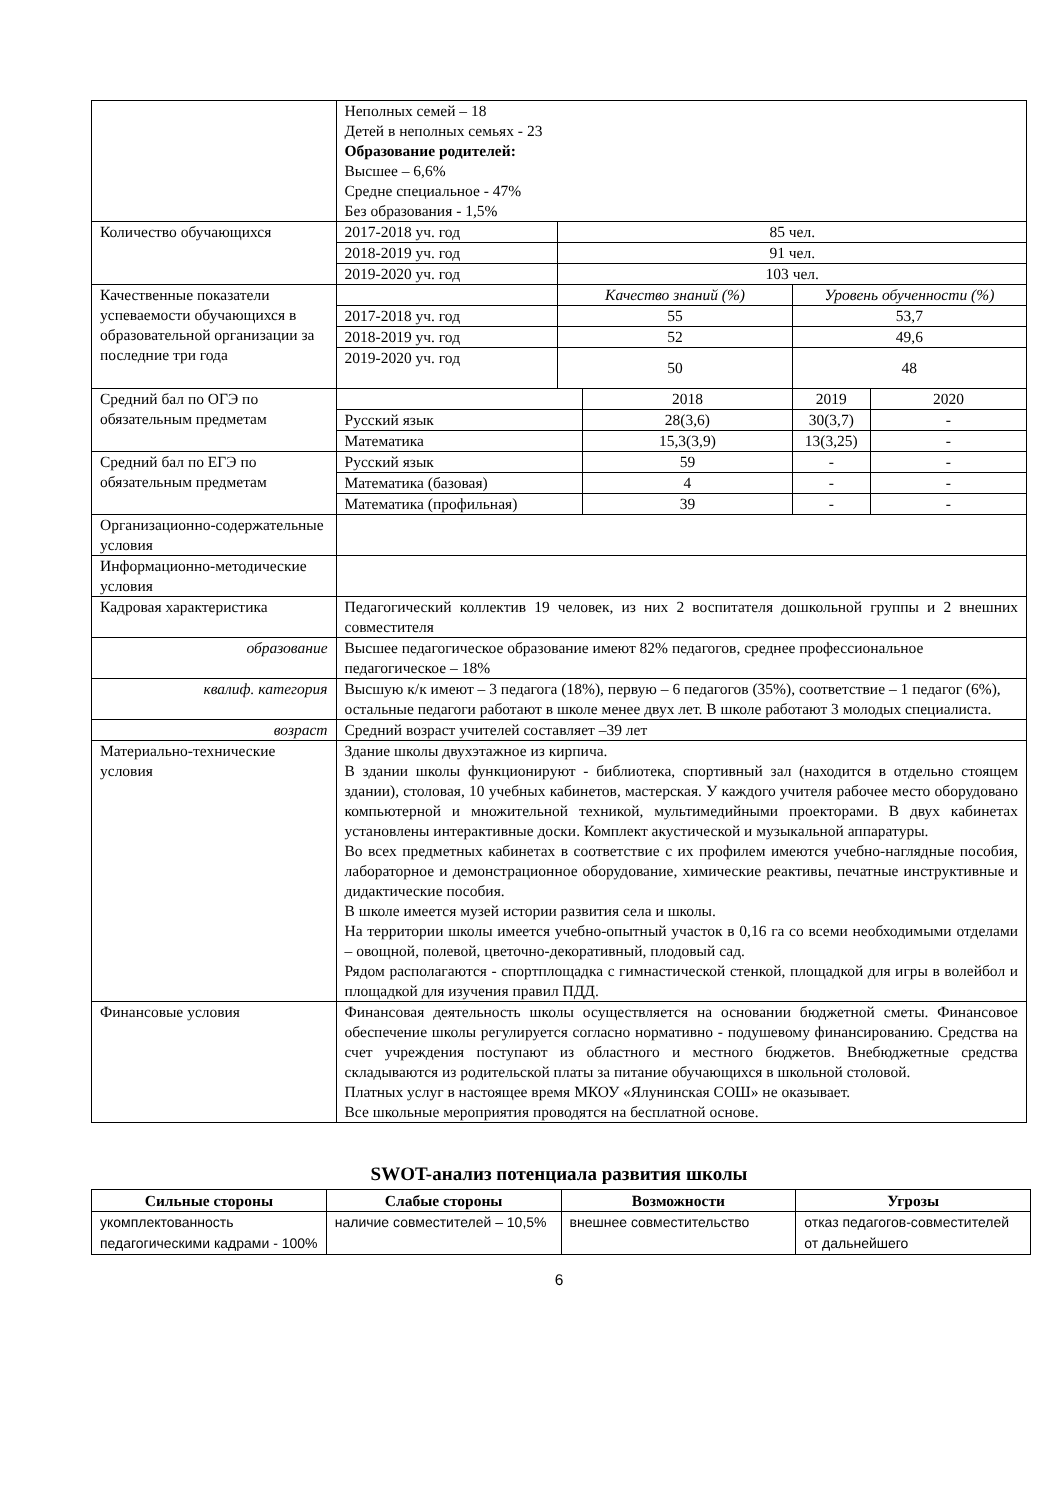| | Неполных семей – 18 Детей в неполных семьях - 23 Образование родителей: Высшее – 6,6% Средне специальное - 47% Без образования - 1,5% | | | | |
| Количество обучающихся | 2017-2018 уч. год | 85 чел. | | | |
| | 2018-2019 уч. год | 91 чел. | | | |
| | 2019-2020 уч. год | 103 чел. | | | |
| Качественные показатели успеваемости обучающихся в образовательной организации за последние три года | | Качество знаний (%) | | Уровень обученности (%) | |
| | 2017-2018 уч. год | 55 | | 53,7 | |
| | 2018-2019 уч. год | 52 | | 49,6 | |
| | 2019-2020 уч. год | 50 | | 48 | |
| Средний бал по ОГЭ по обязательным предметам | | | 2018 | 2019 | 2020 |
| | Русский язык | | 28(3,6) | 30(3,7) | - |
| | Математика | | 15,3(3,9) | 13(3,25) | - |
| Средний бал по ЕГЭ по обязательным предметам | Русский язык | | 59 | - | - |
| | Математика (базовая) | | 4 | - | - |
| | Математика (профильная) | | 39 | - | - |
| Организационно-содержательные условия | | | | | |
| Информационно-методические условия | | | | | |
| Кадровая характеристика | Педагогический коллектив 19 человек, из них 2 воспитателя дошкольной группы и 2 внешних совместителя | | | | |
| образование | Высшее педагогическое образование имеют 82% педагогов, среднее профессиональное педагогическое – 18% | | | | |
| квалиф. категория | Высшую к/к имеют – 3 педагога (18%), первую – 6 педагогов (35%), соответствие – 1 педагог (6%), остальные педагоги работают в школе менее двух лет. В школе работают 3 молодых специалиста. | | | | |
| возраст | Средний возраст учителей составляет –39 лет | | | | |
| Материально-технические условия | Здание школы двухэтажное из кирпича. В здании школы функционируют - библиотека, спортивный зал (находится в отдельно стоящем здании), столовая, 10 учебных кабинетов, мастерская. У каждого учителя рабочее место оборудовано компьютерной и множительной техникой, мультимедийными проекторами. В двух кабинетах установлены интерактивные доски. Комплект акустической и музыкальной аппаратуры. Во всех предметных кабинетах в соответствие с их профилем имеются учебно-наглядные пособия, лабораторное и демонстрационное оборудование, химические реактивы, печатные инструктивные и дидактические пособия. В школе имеется музей истории развития села и школы. На территории школы имеется учебно-опытный участок в 0,16 га со всеми необходимыми отделами – овощной, полевой, цветочно-декоративный, плодовый сад. Рядом располагаются - спортплощадка с гимнастической стенкой, площадкой для игры в волейбол и площадкой для изучения правил ПДД. | | | | |
| Финансовые условия | Финансовая деятельность школы осуществляется на основании бюджетной сметы. Финансовое обеспечение школы регулируется согласно нормативно - подушевому финансированию. Средства на счет учреждения поступают из областного и местного бюджетов. Внебюджетные средства складываются из родительской платы за питание обучающихся в школьной столовой. Платных услуг в настоящее время МКОУ «Ялунинская СОШ» не оказывает. Все школьные мероприятия проводятся на бесплатной основе. | | | | |
SWOT-анализ потенциала развития школы
| Сильные стороны | Слабые стороны | Возможности | Угрозы |
| --- | --- | --- | --- |
| укомплектованность педагогическими кадрами - 100% | наличие совместителей – 10,5% | внешнее совместительство | отказ педагогов-совместителей от дальнейшего |
6